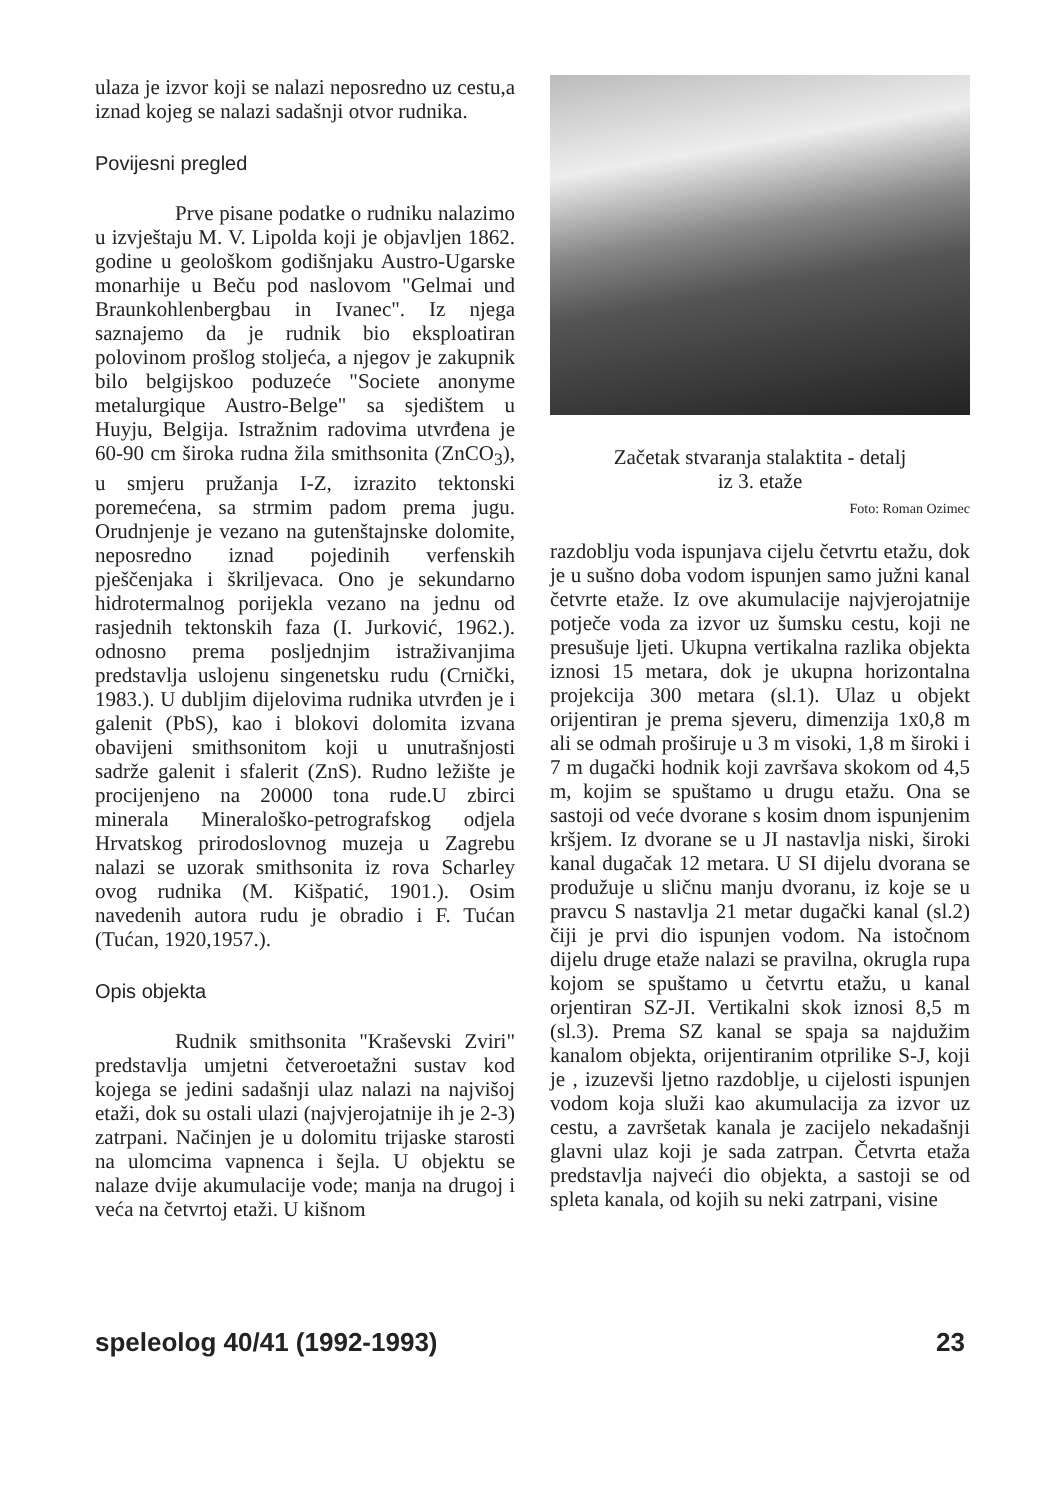ulaza je izvor koji se nalazi neposredno uz cestu,a iznad kojeg se nalazi sadašnji otvor rudnika.
Povijesni pregled
Prve pisane podatke o rudniku nalazimo u izvještaju M. V. Lipolda koji je objavljen 1862. godine u geološkom godišnjaku Austro-Ugarske monarhije u Beču pod naslovom "Gelmai und Braunkohlenbergbau in Ivanec". Iz njega saznajemo da je rudnik bio eksploatiran polovinom prošlog stoljeća, a njegov je zakupnik bilo belgijskoo poduzeće "Societe anonyme metalurgique Austro-Belge" sa sjedištem u Huyju, Belgija. Istražnim radovima utvrđena je 60-90 cm široka rudna žila smithsonita (ZnCO<sub>3</sub>), u smjeru pružanja I-Z, izrazito tektonski poremećena, sa strmim padom prema jugu. Orudnjenje je vezano na gutenštajnske dolomite, neposredno iznad pojedinih verfenskih pješčenjaka i škriljevaca. Ono je sekundarno hidrotermalnog porijekla vezano na jednu od rasjednih tektonskih faza (I. Jurković, 1962.). odnosno prema posljednjim istraživanjima predstavlja uslojenu singenetsku rudu (Crnički, 1983.). U dubljim dijelovima rudnika utvrđen je i galenit (PbS), kao i blokovi dolomita izvana obavijeni smithsonitom koji u unutrašnjosti sadrže galenit i sfalerit (ZnS). Rudno ležište je procijenjeno na 20000 tona rude.U zbirci minerala Mineraloško-petrografskog odjela Hrvatskog prirodoslovnog muzeja u Zagrebu nalazi se uzorak smithsonita iz rova Scharley ovog rudnika (M. Kišpatić, 1901.). Osim navedenih autora rudu je obradio i F. Tućan (Tućan, 1920,1957.).
Opis objekta
Rudnik smithsonita "Kraševski Zviri" predstavlja umjetni četveroetažni sustav kod kojega se jedini sadašnji ulaz nalazi na najvišoj etaži, dok su ostali ulazi (najvjerojatnije ih je 2-3) zatrpani. Načinjen je u dolomitu trijaske starosti na ulomcima vapnenca i šejla. U objektu se nalaze dvije akumulacije vode; manja na drugoj i veća na četvrtoj etaži. U kišnom
Začetak stvaranja stalaktita - detalj
iz 3. etaže
Foto: Roman Ozimec
razdoblju voda ispunjava cijelu četvrtu etažu, dok je u sušno doba vodom ispunjen samo južni kanal četvrte etaže. Iz ove akumulacije najvjerojatnije potječe voda za izvor uz šumsku cestu, koji ne presušuje ljeti. Ukupna vertikalna razlika objekta iznosi 15 metara, dok je ukupna horizontalna projekcija 300 metara (sl.1). Ulaz u objekt orijentiran je prema sjeveru, dimenzija 1x0,8 m ali se odmah proširuje u 3 m visoki, 1,8 m široki i 7 m dugački hodnik koji završava skokom od 4,5 m, kojim se spuštamo u drugu etažu. Ona se sastoji od veće dvorane s kosim dnom ispunjenim kršjem. Iz dvorane se u JI nastavlja niski, široki kanal dugačak 12 metara. U SI dijelu dvorana se produžuje u sličnu manju dvoranu, iz koje se u pravcu S nastavlja 21 metar dugački kanal (sl.2) čiji je prvi dio ispunjen vodom. Na istočnom dijelu druge etaže nalazi se pravilna, okrugla rupa kojom se spuštamo u četvrtu etažu, u kanal orjentiran SZ-JI. Vertikalni skok iznosi 8,5 m (sl.3). Prema SZ kanal se spaja sa najdužim kanalom objekta, orijentiranim otprilike S-J, koji je , izuzevši ljetno razdoblje, u cijelosti ispunjen vodom koja služi kao akumulacija za izvor uz cestu, a završetak kanala je zacijelo nekadašnji glavni ulaz koji je sada zatrpan. Četvrta etaža predstavlja najveći dio objekta, a sastoji se od spleta kanala, od kojih su neki zatrpani, visine
speleolog 40/41 (1992-1993) 23